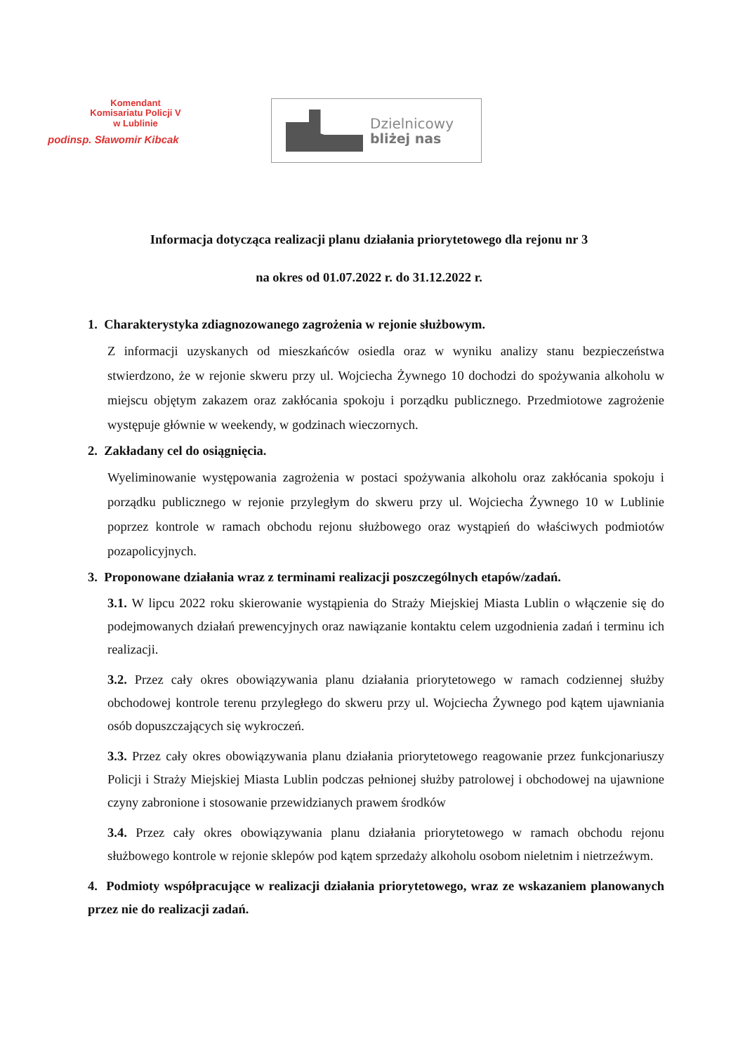Komendant
Komisariatu Policji V
w Lublinie
podinsp. Sławomir Kibcak
Dzielnicowy
bliżej nas
Informacja dotycząca realizacji planu działania priorytetowego dla rejonu nr 3
na okres od 01.07.2022 r. do 31.12.2022 r.
1. Charakterystyka zdiagnozowanego zagrożenia w rejonie służbowym.
Z informacji uzyskanych od mieszkańców osiedla oraz w wyniku analizy stanu bezpieczeństwa stwierdzono, że w rejonie skweru przy ul. Wojciecha Żywnego 10 dochodzi do spożywania alkoholu w miejscu objętym zakazem oraz zakłócania spokoju i porządku publicznego. Przedmiotowe zagrożenie występuje głównie w weekendy, w godzinach wieczornych.
2. Zakładany cel do osiągnięcia.
Wyeliminowanie występowania zagrożenia w postaci spożywania alkoholu oraz zakłócania spokoju i porządku publicznego w rejonie przyległym do skweru przy ul. Wojciecha Żywnego 10 w Lublinie poprzez kontrole w ramach obchodu rejonu służbowego oraz wystąpień do właściwych podmiotów pozapolicyjnych.
3. Proponowane działania wraz z terminami realizacji poszczególnych etapów/zadań.
3.1. W lipcu 2022 roku skierowanie wystąpienia do Straży Miejskiej Miasta Lublin o włączenie się do podejmowanych działań prewencyjnych oraz nawiązanie kontaktu celem uzgodnienia zadań i terminu ich realizacji.
3.2. Przez cały okres obowiązywania planu działania priorytetowego w ramach codziennej służby obchodowej kontrole terenu przyległego do skweru przy ul. Wojciecha Żywnego pod kątem ujawniania osób dopuszczających się wykroczeń.
3.3. Przez cały okres obowiązywania planu działania priorytetowego reagowanie przez funkcjonariuszy Policji i Straży Miejskiej Miasta Lublin podczas pełnionej służby patrolowej i obchodowej na ujawnione czyny zabronione i stosowanie przewidzianych prawem środków
3.4. Przez cały okres obowiązywania planu działania priorytetowego w ramach obchodu rejonu służbowego kontrole w rejonie sklepów pod kątem sprzedaży alkoholu osobom nieletnim i nietrzeźwym.
4. Podmioty współpracujące w realizacji działania priorytetowego, wraz ze wskazaniem planowanych przez nie do realizacji zadań.